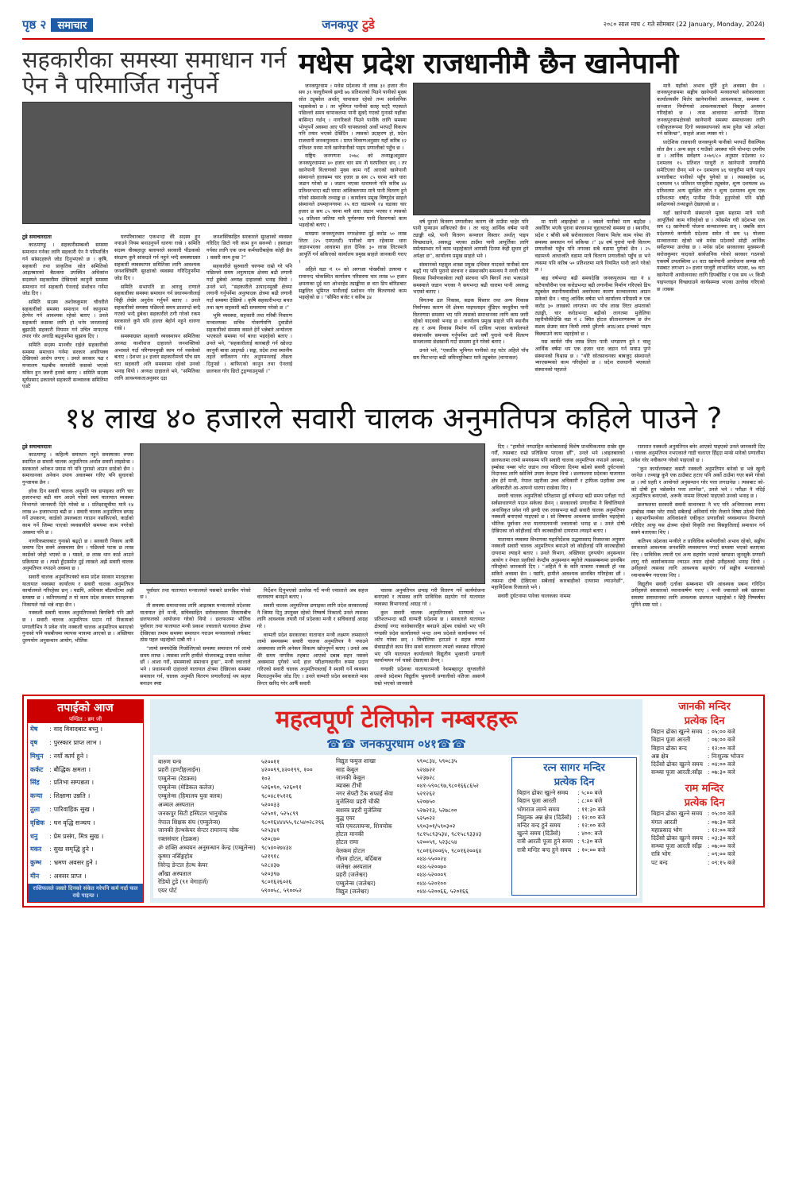पृष्ठ २ समाचार
जनकपुर टुडे
२०८० साल माघ ८ गते सोमबार (22 January, Monday, 2024)
सहकारीका समस्या समाधान गर्न ऐन नै परिमार्जित गर्नुपर्ने
टुडे समाचारदाता
काठमाण्डु । सहकारीसम्बन्धी समस्या समाधान गर्नका लागि सहकारी ऐन नै परिमार्जित गर्न सांसदहरुले जोड दिनुभएको छ । कृषि, सहकारी तथा प्राकृतिक स्रोत समितिको आइतबारको बैठकमा उपस्थित अधिकांश सदस्यले सहकारीमा देखिएको कानुनी समस्या समाधान गर्न सहकारी ऐनलाई संशोधन गर्नेमा जोड दिए ।
समिति सदस्य अशोककुमार चौधरीले सहकारीको समस्या समाधान गर्न कानुनमा हेरफेर गर्न आवश्यक रहेको बताए । उनले सहकारी कसका लागि हो भनेर जनतालाई बुझाउँदै सहकारी नियमन गर्न उचित मापदण्ड तयार गरेर अगाडि बढ्नुपर्नेमा सुझाव दिए ।
समिति सदस्य मानवीर राईले सहकारीको समस्या समाधान गर्नमा सरकार अपरिपक्व देखिएको आरोप लगाए । उनले सरकार पक्ष र मन्त्रालय पक्षबीच कमजोरी कसको भएको यकिन हुन जरुरी हरको बताए । समिति सदस्य सूर्यप्रसाद ढकालले सहकारी सञ्चालक समितिमा एउटै
घरपरिवारबाट एकभन्दा धेरै सदस्य हुन नपाउने नियम बनाउनुपर्ने धारणा राखे । समिति सदस्य वीरबहादुर बलायरले सरकारी पीडकको संरक्षण कुनै सांसदले गर्न नहुने भन्दै समस्याग्रस्त सहकारी व्यवस्थापन समितिका लागि आवश्यक जनशक्तिसँगै सुरक्षाको व्यवस्था गरिदिनुपर्नेमा जोड दिए ।
समिति सभापति डा आरजु राणाले सहकारीका समस्या समाधान गर्न प्रधानमन्त्रीलाई चिठ्ठी लेखेर अनुरोध गर्नुपर्ने बताए । उनले सहकारीको समस्या पछिल्लो समय डरलाग्दो बन्दै गएको भन्दै डुबेका सहकारीले ठगी गरेको रकम सरकारले कुनै पनि हालत बेहोर्न नहुने धारणा राखे ।
समस्याग्रस्त सहकारी व्यवस्थापन समितिका अध्यक्ष काशीराज दाहालले जनशक्तिको अभावले गर्दा परिणाममुखी काम गर्न नसकेको बताए । देशभर ३१ हजार सहकारीमध्ये पाँच सय वटा सहकारी अति समस्यामा रहेको उनको भनाइ थियो । अध्यक्ष दाहालले भने, “समितिका लागि आवश्यकताअनुसार दक्ष
जनशक्तिसहित सरकारले सुरक्षाको व्यवस्था गरिदिए छिटो गरी काम हुन सक्थ्यो । हस्ताक्षर गर्नका लागि एक जना कर्मचारीबाहेक कोही छैन । कसरी काम हुन्छ ?”
सहकारीले सुरुवाती चरणमा राम्रो गरे पनि पछिल्लो समय अनुत्पादक क्षेत्रमा बढी लगानी गर्दा डुबेको अध्यक्ष दाहालको भनाइ थियो । उनले भने, “सहकारीले उत्पादनमुखी क्षेत्रमा लगानी गर्नुपर्नेमा अनुत्पादक क्षेत्रमा बढी लगानी गर्दा समस्या देखियो । कृषि सहकारीभन्दा बचत तथा ऋण सहकारी बढी समस्यामा परेको छ ।”
भूमि व्यवस्था, सहकारी तथा गरिबी निवारण मन्त्रालयका सचिव गोकर्णमणि दुवाडीले सहकारीको समस्या कसले हेर्ने भन्नेबारे अन्योलता भएकाले समस्या गर्न बाधा भइरहेको बताए । उनले भने, “सहकारीलाई कारबाही गर्न खोज्दा कानुनी बाधा आइपर्छ । सङ्घ, प्रदेश तथा स्थानीय तहले वर्गीकरण गरेर अनुगमनलाई तीव्रता दिनुपर्छ । बाफिएको कानुन तथा ऐनलाई छलफल गरेर छिटो टुङ्ग्याउनुपर्छ ।”
मधेस प्रदेश राजधानीमै छैन खानेपानी
जनकपुरधाम । मधेस प्रदेशका नौ लाख ३१ हजार तीन सय ३१ घरधुरीमध्ये झण्डै ७७ प्रतिशतको पिउने पानीको मुख्य स्रोत ट्युबवेल अर्थात् चापाकल रहेको तथ्य सार्वजनिक भइसकेको छ । तर भूमिगत पानीको सतह घट्दै गएकाले पछिल्लो समय चापाकलमा पानी सुक्दै गएको गुनासो यहाँका बासिन्दा गर्छन् । नागरिकले पिउने पानीकै लागि समस्या भोग्नुपर्ने अवस्था आए पनि चापकलको अर्को भरपर्दो विकल्प पनि तयार भएको देखिँदैन । त्यसको उदाहरण हो, प्रदेश राजधानी जनकपुरधाम । प्राप्त विवरणअनुसार यहाँ करिब १२ प्रतिशत घरमा मात्रै खानेपानीको पाइप प्रणालीको पहुँच छ ।
राष्ट्रिय जनगणना २०७८ को तथ्याङ्कअनुसार जनकपुरधाममा ४० हजार चार सय नौ घरपरिवार छन् । तर खानेपानी वितरणको मुख्य काम गर्दै आएको खानेपानी संस्थानले हालसम्म चार हजार छ सय ८५ घरमा मात्रै धारा जडान गरेको छ । जडान भएका धारामध्ये पनि करिब ४४ प्रतिशतभन्दा बढी घरमा आंशिकरुपमा मात्रै पानी वितरण हुने गरेको संस्थानकै तथ्याङ्क छ । कार्यालय प्रमुख विष्णुदेव साहले संस्थानले उपमहानगरमा २५ वटा वडामध्ये १४ वडाका चार हजार छ सय ८५ घरमा मात्रै धारा जडान भएका र त्यसको ५६ प्रतिशत जतिमा मात्रै पूर्णरुपमा पानी वितरणको काम भइरहेको बताए ।
समग्रमा जनकपुरधाम नगरक्षेत्रमा दुई करोड ५० लाख लिटर (२५ एमएलडी) पानीको माग रहेकामा धारा जडानभएका आधारमा हाल दैनिक ३० लाख लिटरमात्रै आपूर्ति गर्न सकिएको कार्यालय प्रमुख साहले जानकारी गराए ।
अहिले वडा नं १० को अरगजा पोखरीको उत्तरमा र रामानन्द चोकस्थित कार्यालय परिसरमा चार लाख ५० हजार क्षमताका दुई वटा ओभरहेड ट्याङ्कीमा छ वटा डिप बोरिङबाट सङ्कलित भूमिगत पानीलाई प्रशोधन गरेर वितरणको काम भइरहेको छ । “सीमित बजेट र करिब ३४
वर्ष पुरानो वितरण प्रणालीका कारण धेरै ठाउँमा चाहेर पनि पानी पुऱ्याउन सकिएको छैन । तर चालु आर्थिक वर्षमा पानी ट्याङ्की थप्ने, पानी वितरण सञ्जाल विस्तार अर्थात् पाइप विच्छ्याउने, अवरुद्ध भएका ठाउँमा पानी आपूर्तिका लागि मर्मतसम्भार गर्ने काम भइरहेकाले आगामी दिनमा केही सुधार हुने अपेक्षा छ”, कार्यालय प्रमुख साहले भने ।
संस्थानको महसुल शाखा प्रमुख दधिवल यादवले पानीको माग बढ्दै गए पनि पुरानो संरचना र संस्थानसँग समन्वय नै नगरी गरिने विकास निर्माणकाबेला त्यही संरचना पनि बिगार्ने तथा भत्काउने समस्याले जडान भएका नै सयभन्दा बढी धारामा पानी अवरुद्ध भएको बताए ।
विगतमा ढल निकास, सडक विस्तार तथा अन्य विकास निर्माणका कारण धेरै क्षेत्रमा पाइपलाइन चुँडिएर घरधुरीमा पानी वितरणमा समस्या भए पनि त्यसको समाधानका लागि काम जारी रहेको यादवको भनाइ छ । कार्यालय प्रमुख साहले पनि स्थानीय तह र अन्य विकास निर्माण गर्ने दायित्व भएका कार्यालयले संस्थानसँग समन्वय गर्नुपर्नेमा उल्टै वर्षौं पुरानो पानी वितरण सञ्जालमा छेडखानी गर्दा समस्या हुने गरेको बताए ।
उनले भने, “एकातिर भूमिगत पानीको तह घटेर अहिले पाँच सय फिटभन्दा बढी जमिनमुनिबाट मात्रै ट्युबवेल (चापाकल)
मा पानी आइरहेको छ । जसले पानीको माग बढ्दैछ । अर्कोतिर भएकै पुराना संरचनामा चुहावटको समस्या छ । स्थानीय, प्रदेश र बाँकी सबै सरोकारवाला निकाय मिलेर काम गरेमा धेरै समस्या समाधान गर्न सकिन्छ ।” ३४ वर्ष पुरानो पानी वितरण प्रणालीको पहुँच पनि नगरका सबै वडामा पुगेको छैन । २५ वडामध्ये आधाजति वडामा मात्रै वितरण प्रणालीको पहुँच छ भने त्यसमा पनि करिब ५० प्रतिशतमा मात्रै नियमित पानी जाने गरेको छ ।
बाह्र वर्षभन्दा बढी समयदेखि जनकपुरधाम वडा नं ४ कटैयाचौरीमा एक करोडभन्दा बढी लगानीमा निर्माण गरिएको डिप ट्युबवेल स्थानीयवासीको अवरोधका कारण सञ्चालनमा आउन सकेको छैन । चालु आर्थिक वर्षमा भने कार्यालय परिसरमै रु एक करोड ३० लाखको लागतमा थप पाँच लाख लिटर क्षमताको ट्याङ्की, चार करोडभन्दा बढीको लागतमा मुजेलिया प्रहरीचौकीदेखि वडा नं ८ स्थित होटल सीताशरणसम्म छ लेन सडक छेउमा सात किमी लामो दुवैतर्फ आठ/आठ इन्चको पाइप बिछ्याउने काम भइरहेको छ ।
यस कार्यले पाँच लाख लिटर पानी भण्डारण हुने र चालु आर्थिक वर्षमा थप एक हजार धारा जडान गर्न सघाउ पुग्ने संस्थानको विश्वास छ । “थोरै स्रोतसाधनका बाबजुद संस्थानले भ्याएसम्मको काम गरिरहेको छ । प्रदेश राजधानी भएकाले संस्थानको पहलले
मात्रै यहाँको अभाव पूर्ति हुने अवस्था छैन । जनकपुरधाममा सङ्घीय खानेपानी मन्त्रालयले सरोकारवाला कार्यालयसँग मिलेर खानेपानीको आवश्यकता, समस्या र सञ्जाल निर्माणको आवश्यकताबारे विस्तृत अध्ययन गरिरहेको छ । त्यस आधारमा आगामी दिनमा जनकपुरधामक्षेत्रको खानेपानी समस्या समाधानका लागि एकीकृतरूपमा दिगो व्यवस्थापनको काम हुनेछ भन्ने अपेक्षा गर्न सकिन्छ”, साहले आशा व्यक्त गरे ।
प्रादेशिक राजधानी जनकपुरमै पानीको भरपर्दो वैकल्पिक स्रोत छैन । अन्य सहर र गाउँको अवस्था पनि योभन्दा दयनीय छ । आर्थिक सर्वेक्षण २०७९/८० अनुसार प्रदेशका १२ दशमलव १५ प्रतिशत घरधुरी त खानेपानी प्रणालीमै समेटिएका छैनन् भने १० दशमलव ४६ घरधुरीमा मात्रै पाइप प्रणालीबाट पानीको पहुँच पुगेको छ । त्यसबाहेक ७६ दशमलव ९१ प्रतिशत घरधुरीमा ट्युबवेल, शून्य दशमलव ४७ प्रतिशतमा अन्य सुरक्षित स्रोत र शून्य दशमलव शून्य एक प्रतिशतमा वर्षात् पानीमा निर्भर हुनुपरेको पनि सोही सर्वेक्षणको तथ्याङ्कले देखाएको छ ।
यहाँ खानेपानी संस्थानले मुख्य सहरमा मात्रै पानी आपूर्तिको काम गरिरहेको छ । त्योसमेत गरी प्रदेशभर एक सय १३ खानेपानी योजना सञ्चालनमा छन् । जबकि सात प्रदेशमध्ये कर्णाली प्रदेशमा समेत नौ सय ९३ योजना सञ्चालनमा रहेको भन्ने मधेस प्रदेशको सोही आर्थिक सर्वेक्षणमा उल्लेख छ । मधेस प्रदेश सरकारका मुख्यमन्त्री सरोजकुमार यादवले सार्वजनिक गरेको सरकार गठनको एकवर्षे उपलब्धिमा ४१ वटा खानेपानी आयोजना सम्पन्न गरी यसबाट लगभग २० हजार घरधुरी लाभान्वित भएका, ७७ वटा खानेपानी आयोजनाका लागि डिपबोरिङ र एक सय ५९ किमी पाइपलाइन विच्छ्याउने कार्यसम्पन्न भएका उल्लेख गरिएको छ ।रासस
१४ लाख ४० हजारले सवारी चालक अनुमतिपत्र कहिले पाउने ?
टुडे समाचारदाता
काठमाण्डु । कहिल्यै समाधान नहुने समस्याका रुपमा स्थापित छ सवारी चालक अनुमतिपत्र अर्थात सवारी लाइसेन्स । सरकारले अनेकन प्रयास गरे पनि गुनासो आउन छाडेको छैन । समाधानका अनेकन उपाय अवलम्बन गरिए पनि सुधारको गुन्जायस छैन ।
हरेक दिन सवारी चालक अनुमति पत्र छपाइका लागि चार हजारभन्दा बढी माग आउने गरेको स्वयं यातायात व्यवस्था विभागले जानकारी दिने गरेको छ । प्रतिक्षासूचीमा मात्रै १४ लाख ४० हजारभन्दा बढी छ । सवारी चालक अनुमतिपत्र छपाइ गर्ने उपकरण, कार्डको उपलब्धता गराउन नसकिएको, कार्डको काम गर्ने जिम्मा पाएको व्यवसायीले समयमा काम नगरेको अवस्था पनि छ ।
नागरिकस्तरबाट गुनासो बढ्दो छ । सरकारी निकाय आफैँ जवाफ दिन सक्ने अवस्थामा छैन । पछिल्लो पटक छ लाख कार्डको जोहो भएको छ । यसले, छ लाख थान कार्ड आउने प्रक्रियामा छ । त्यसो हुँदासमेत दुई लाखले अझै सवारी चालक अनुमतिपत्र नपाउने अवस्था छ ।
सवारी चालक अनुमतिपत्रको काम प्रदेश सरकार मातहतका यातायात व्यवस्था कार्यालय र सवारी चालक अनुमतिपत्र कार्यालयले गरिरहेका छन् । यद्यपि, अधिकार बाँडफाँटमा अझै समस्या छ । कतिपयलाई त यो काम प्रदेश सरकार मातहतका निकायले गर्छ भन्ने थाहा छैन ।
नक्कली सवारी चालक अनुमतिपत्रको बिगबिगी पनि उस्तै छ । सवारी चालक अनुमतिपत्र प्रदान गर्ने निकायको प्रणालीभित्र नै प्रवेश गरेर नक्कली चालक अनुमतिपत्र बनाएको गुनासो पनि यसबीचमा व्यापक मात्रामा आएको छ । अख्तियार दुरुपयोग अनुसन्धान आयोग, भौतिक
पूर्वाधार तथा यातायात मन्त्रालयले यसबारे छानबिन गरेको छ ।
ती समस्या समाधानका लागि आइतबार मन्त्रालयले प्रदेशका यातायात हेर्ने मन्त्री, सचिवसहित सरोकारवाला निकायबीच छलफलको आयोजना गरेको थियो । छलफलमा भौतिक पूर्वाधार तथा यातायात मन्त्री प्रकाश ज्वालाले यातायात क्षेत्रमा देखिएका तमाम समस्या समाधान गराउन मन्त्रालयको तर्फबाट ठोस पहल भइरहेको दाबी गरे ।
“लामो समयदेखि गिजोलिएको समस्या समाधान गर्न लामो समय लाग्छ । त्यसका लागि हामीले योजनाबद्ध प्रयास थालेका छौं । आशा गरौं, समस्याको समाधान हुन्छ”, मन्त्री ज्वालाले भने । प्रधानमन्त्री दाहालले यातायात क्षेत्रमा देखिएका समस्या समाधान गर्न, चालक अनुमति वितरण प्रणालीलाई थप सहज बनाउन स्पष्ट
निर्देशन दिनुभएको उल्लेख गर्दै मन्त्री ज्वालाले अब सहज वातावरण बनाइने बताए ।
सवारी चालक अनुमतिपत्र छपाइका लागि प्रदेश सरकारलाई नै जिम्मा दिनु उपयुक्त रहेको निष्कर्ष निकाल्दै उनले त्यसका लागि आवश्यक तयारी गर्न प्रदेशका मन्त्री र सचिवलाई आग्रह गरे ।
वाग्मती प्रदेश सरकारका यातायात मन्त्री लक्ष्मण लम्सालले लामो समयसम्म सवारी चालक अनुमतिपत्र नै नपाउने अवस्थाका लागि अनेकन विकल्प खोज्नुपर्ने बताए । उनले अब धेरै समय नागरिक तहबाट आएको दबाब सहन नसक्ने अवस्थामा पुगेको भन्दै हाल परीक्षणकालीन रुपमा प्रदान गरिएको सवारी चालक अनुमतिपत्रलाई नै स्थायी गर्ने व्यवस्था मिलाउनुपर्नेमा जोड दिए । उनले वाग्मती प्रदेश सरकारले मास प्रिन्टर खरिद गरेर आफैँ सवारी
चालक अनुमतिपत्र छपाइ गरी वितरण गर्ने कार्ययोजना बनाएको र त्यसका लागि प्राविधिक सहयोग गर्न यातायात व्यवस्था विभागलाई आग्रह गरे ।
कूल सवारी चालक अनुमतिपत्रको मागमध्ये ५० प्रतिशतभन्दा बढी वाग्मती प्रदेशमा छ । सरकारले यातायात क्षेत्रलाई नगद कारोबाररहित बनाउने उद्देश्य राखेको भए पनि गण्डकी प्रदेश कार्यालयले भन्दा अन्य प्रदेशले कार्यान्वयन गर्न अटेर गरेका छन् । विचौलिया हटाउने र सहज रुपमा सेवाग्राहीले काम लिन सक्ने वातावरण त्यस्तो व्यवस्था गरिएको भए पनि यातायात कार्यालयले विद्युतीय भुक्तानी प्रणाली कार्यान्वयन गर्न चासो देखाएका छैनन् ।
गण्डकी प्रदेशका यातायातमन्त्री रेशमबहादुर जुग्जालीले आफ्नो प्रदेशमा विद्युतीय भुक्तानी प्रणालीको नतिजा असाध्यै राम्रो भएको जानकारी
दिए । “हामीले नगदरहित कारोबारलाई विशेष प्राथमिकतामा राखेर सुरु गरौँ, त्यसबाट राम्रो प्रतिक्रिया पाएका छौँ”, उनले भने ।आइतबारको छलफलमा लामो समयसम्म पनि सवारी चालक अनुमतिपत्र नपाउने अवस्था, इम्बोस्ड नम्बर प्लेट जडान तथा पछिल्ला दिनमा बढेको सवारी दुर्घटनाको निदानका लागि खोजिने उपाय केन्द्रमा थियो । छलफलमा प्रदेशका यातायात क्षेत्र हेर्ने मन्त्री, नेपाल प्रहरीका उच्च अधिकारी र ट्राफिक प्रहरीका उच्च अधिकारीले आ-आफ्नो धारणा राखेका थिए ।
सवारी चालक अनुमतिको प्रतिक्षामा दुई वर्षभन्दा बढी समय प्रतीक्षा गर्दा सर्वसाधारणले पाउन सकेका छैनन् । सरकारको प्रणालीमा नै बिचौलियाले अनाधिकृत प्रवेश गरी झण्डै एक लाखभन्दा बढी सवारी चालक अनुमतिपत्र नक्कली बनाएको पाइएको छ । सो विषयमा आवश्यक छानबिन भइरहेको भौतिक पूर्वाधार तथा यातायातमन्त्री ज्वालाको भनाइ छ । उनले दोषी देखिएका जो कोहीलाई पनि कारबाहीको दायरामा ल्याइने बताए ।
यातायात व्यवस्था विभागका महानिर्देशक उद्धवप्रसाद रिजालका अनुसार नक्कली सवारी चालक अनुमतिपत्र बनाउने जो कोहीलाई पनि कारबाहीको दायरामा ल्याइने बताए । उनले विभाग, अख्तियार दुरुपयोग अनुसन्धान आयोग र नेपाल प्रहरीको केन्द्रीय अनुसन्धान ब्यूरोले त्यससम्बन्धमा छानबिन गरिरहेको जानकारी दिए । “अहिले नै के कति मात्रामा नक्कली हो भन्न सकिने अवस्था छैन । यद्यपि, हामीले आवश्यक छानबिन गरिरहेका छौं । त्यसमा दोषी देखिएका सबैलाई कारबाहीको दायरामा ल्याउनेछौं”, महानिर्देशक रिजालले भने ।
सवारी दुर्घटनामा पारेका चालकका नाममा
रातारात नक्कली अनुमतिपत्र बनेर आएको पाइएको उनले जानकारी दिए । चालक अनुमतिपत्र नभएकाले गाडी चलाएर हिँड्दा मान्छे मारेको प्रणालीमा प्रवेश गरेर नवीकरण गरेको पाइएको छ ।
“कुन कार्यालयबाट कसरी नक्कली अनुमतिपत्र बनेको छ भन्ने खुल्दै जानेछ । तथ्याङ्क कुनै एक ठाउँबाट हटाए पनि अर्को ठाउँमा गएर बस्ने गरेको छ । त्यो प्रहरी र आयोगले अनुसन्धान गरेर पत्ता लगाउनेछ । त्यसबाट को-को दोषी हुन भन्नेसमेत पत्ता लाग्नेछ”, उनले भने । परीक्षा नै नदिई अनुमतिपत्र बनाएको, अरूकै नाममा लिएको पाइएको उनको भनाइ छ ।
छलफलमा सरकारी सवारी साधनबाट नै भए पनि अभियानका रुपमा इम्बोस्ड नम्बर प्लेट राख्दै सबैलाई अनिवार्य गरेर लैजाने विषय उठेको थियो । सहभागीमध्येका अधिकांशले एकीकृत प्रणालीको व्यवस्थापन विभागले गरिदिए आफू यस क्षेत्रमा रहेको विकृति तथा विसङ्गतिलाई समाधान गर्न सक्ने बताएका थिए ।
कतिपय प्रदेशका मन्त्रीले त प्राविधिक कर्मचारीको अभाव रहेको, सङ्घीय सरकारले आवश्यक जनशक्ति व्यवस्थापन नगर्दा समस्या भएको बताएका थिए । प्राविधिक तयारी एवं अन्य सहयोग भएको खण्डमा जुनसुकै प्रणाली लागू गरी कार्यान्वयनमा ल्याउन तयार रहेको उनीहरुको भनाइ थियो । उनीहरुले त्यसका लागि आवश्यक सहयोग गर्न सङ्घीय मन्त्रालयको ध्यानाकर्षण गराएका थिए ।
विद्युतीय सवारी दर्ताका सम्बन्धमा पनि आवश्यक प्रबन्ध गरिदिन उनीहरुले सरकारको ध्यानाकर्षण गराए । मन्त्री ज्वालाले सबै खालका समस्या समाधानका लागि आवश्यक छलफल भइरहेको र छिट्टै निष्कर्षमा पुगिने स्पष्ट पारे ।
तपाईको आज
पण्डित : ब्रम जी
| मेष | : वाद विवादबाट बच्नु । |
| वृष | : पुरस्कार प्राप्त लाभ । |
| मिथुन | : नयाँ कार्य हुने । |
| कर्कट | : बौद्धिक क्षमता । |
| सिंह | : प्रतिभा सम्पन्नता । |
| कन्या | : शिक्षामा उन्नति । |
| तुला | : पारिवाहिक सुख । |
| वृश्चिक | : धन वृद्धि सञ्चय । |
| धनु | : प्रेम प्रसंग, मित्र सुख । |
| मकर | : सुख समृद्धि हुने । |
| कुम्भ | : भ्रमण अवसर हुने । |
| मीन | : अवसर प्राप्त । |
राशिफलले जस्तो दिनको संकेत गरेपनि कर्म गर्दा फल राम्रै पाइन्छ ।
महत्वपूर्ण टेलिफोन नम्बरहरू
☎☎ जनकपुरधाम ०४१☎☎
| बारुण यन्त्र | ५२००११ |
| प्रहरी (हण्टीङ्गलाईन) | ४२००९९,४२०१९९, १०० |
| एम्बुलेन्स (रेडक्रस) | १०२ |
| एम्बुलेन्स (मेडिकल कलेज) | ५२६०९०, ५२६०९१ |
| एम्बुलेन्स (हिमालय युवा क्लब) | ९८०४८१५१२६ |
| अञ्चल अस्पताल | ५२००३३ |
| जनकपुर सिटी हस्पिटल भानुचोक | ५२५०१, ५२५८९९ |
| नेपाल शिक्षक संघ (एम्बुलेन्स) | ९८०१६४४४५५,९८५४०२८२९६ |
| जानकी हेल्थकेयर सेन्टर रामानन्द चोक | ५२५३४१ |
| रक्तसंचार (रेडक्रस) | ५२०८७० |
| ॐ शक्ति अध्ययन अनुसन्धान केन्द्र (एम्बुलेन्स) | ९८५४०२७४३४ |
| कृष्णा नर्सिङ्गहोम | ५२१९१८ |
| विरेन्द्र डेन्टल हेल्थ केयर | ५२८४३७ |
| आँखा अस्पताल | ५२०३९७ |
| रेडियो टुडे (९१ मेगाहर्ज) | ९८०१६२६०२६ |
| एयर पोर्ट | ५९००५८, ५९००५२ |
| विद्युत फयुज शाखा | ५९०८३४, ५९०८३५ |
| साह केबुल | ५२४७२२ |
| जानकी केबुल | ५२३७२८ |
| म्याक्स टीभी | ०४१-५९०८९७,९८०१६६८६५२ |
| नगर सेफ्टी टैंक सफाई सेवा | ५२१२६२ |
| मुजेलिया प्रहरी चौकी | ५२०७५० |
| सशस्त्र प्रहरी मुजेलिया | ५२७२१३, ५२७८०० |
| बुद्ध एयर | ५२५०२२ |
| यति एयरलायन्स, शिवचोक | ५९०३०१/५९०३०२ |
| होटल मानकी | ९८१५८९३५३४, ९८१५८९३३४३ |
| होटल रामा | ५२००५९, ५२३८५४ |
| वेलकम होटल | ९८०१६२००६५, ९८०१६२००६४ |
| गौतम होटल, बर्दिबास | ०४४-५५००२४ |
| जलेश्वर अस्पताल | ०४४-५२००७० |
| प्रहरी (जलेश्वर) | ०४४-५२०००९ |
| एम्बुलेन्स (जलेश्वर) | ०४४-५२०१०० |
| विद्युत (जलेश्वर) | ०४४-५२००६६, ५२०१६६ |
रत्न सागर मन्दिर
प्रत्येक दिन
| बिहान ढोका खुल्ने समय | : ५:०० बजे |
| बिहान पूजा आरती | : ८:०० बजे |
| भोगराज लाग्ने समय | : ११:३० बजे |
| निशुल्क अन्न क्षेत्र (दिउँसो) | : १२:०० बजे |
| मन्दिर बन्द हुने समय | : १२:०० बजे |
| खुल्ने समय (दिउँसो) | : ४००: बजे |
| रात्री आरती पूजा हुने समय | : ९:३० बजे |
| रात्री मन्दिर बन्द हुने समय | : १०:०० बजे |
जानकी मन्दिर
प्रत्येक दिन
| बिहान ढोका खुल्ने समय | : ०५:०० बजे |
| बिहान पूजा आरती | : ०७:०० बजे |
| बिहान ढोका बन्द | : १२:०० बजे |
| अन्न क्षेत्र | : निःशुल्क भोजन |
| दिउँसो ढोका खुल्ने समय | : ०४:०० बजे |
| सन्ध्या पूजा आरती:साँझ | : ०७:३० बजे |
राम मन्दिर
प्रत्येक दिन
| बिहान ढोका खुल्ने समय | : ०५:०० बजे |
| मंगल आरती | : ०७:३० बजे |
| महाप्रसाद भोग | : १२:०० बजे |
| दिउँसो ढोका खुल्ने समय | : ०३:३० बजे |
| सन्ध्या पूजा आरती साँझ | : ०७:०० बजे |
| रात्रि भोग | : ०९:०० बजे |
| पट बन्द | : ०९:१५ बजे |